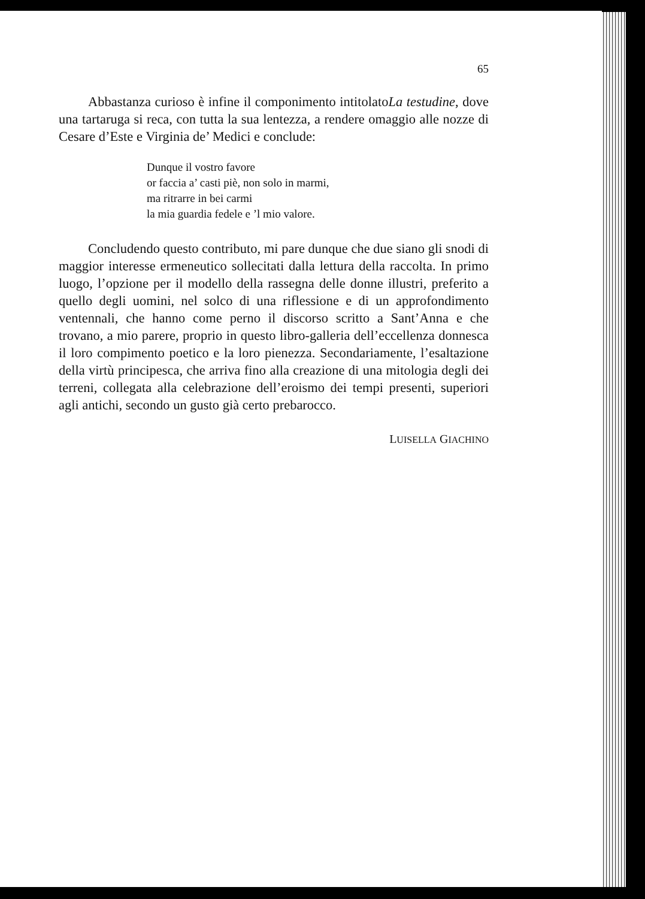65
Abbastanza curioso è infine il componimento intitolatoLa testudine, dove una tartaruga si reca, con tutta la sua lentezza, a rendere omaggio alle nozze di Cesare d’Este e Virginia de’ Medici e conclude:
Dunque il vostro favore
or faccia a’ casti piè, non solo in marmi,
ma ritrarre in bei carmi
la mia guardia fedele e ’l mio valore.
Concludendo questo contributo, mi pare dunque che due siano gli snodi di maggior interesse ermeneutico sollecitati dalla lettura della raccolta. In primo luogo, l’opzione per il modello della rassegna delle donne illustri, preferito a quello degli uomini, nel solco di una riflessione e di un approfondimento ventennali, che hanno come perno il discorso scritto a Sant’Anna e che trovano, a mio parere, proprio in questo libro-galleria dell’eccellenza donnesca il loro compimento poetico e la loro pienezza. Secondariamente, l’esaltazione della virtù principesca, che arriva fino alla creazione di una mitologia degli dei terreni, collegata alla celebrazione dell’eroismo dei tempi presenti, superiori agli antichi, secondo un gusto già certo prebarocco.
LUISELLA GIACHINO